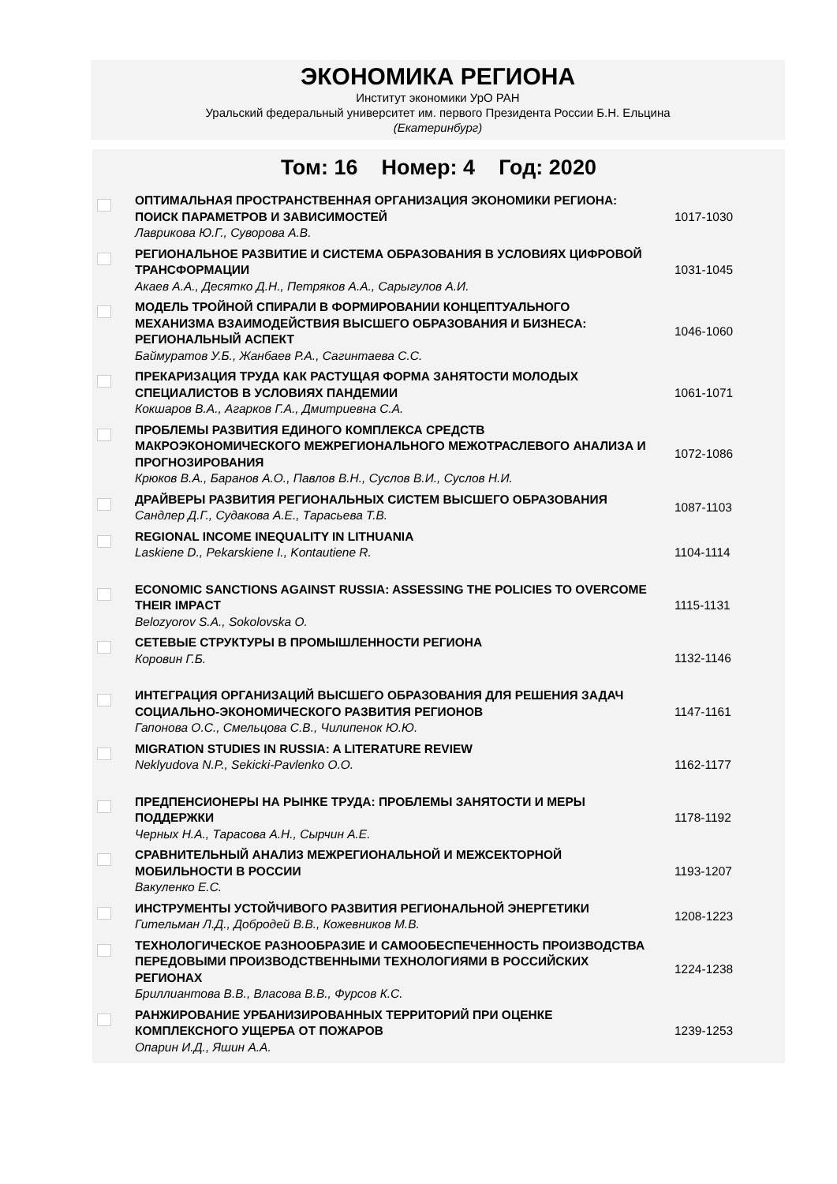ЭКОНОМИКА РЕГИОНА
Институт экономики УрО РАН
Уральский федеральный университет им. первого Президента России Б.Н. Ельцина
(Екатеринбург)
Том: 16 Номер: 4 Год: 2020
| | ОПТИМАЛЬНАЯ ПРОСТРАНСТВЕННАЯ ОРГАНИЗАЦИЯ ЭКОНОМИКИ РЕГИОНА: ПОИСК ПАРАМЕТРОВ И ЗАВИСИМОСТЕЙ Лаврикова Ю.Г., Суворова А.В. | 1017-1030 |
| | РЕГИОНАЛЬНОЕ РАЗВИТИЕ И СИСТЕМА ОБРАЗОВАНИЯ В УСЛОВИЯХ ЦИФРОВОЙ ТРАНСФОРМАЦИИ Акаев А.А., Десятко Д.Н., Петряков А.А., Сарыгулов А.И. | 1031-1045 |
| | МОДЕЛЬ ТРОЙНОЙ СПИРАЛИ В ФОРМИРОВАНИИ КОНЦЕПТУАЛЬНОГО МЕХАНИЗМА ВЗАИМОДЕЙСТВИЯ ВЫСШЕГО ОБРАЗОВАНИЯ И БИЗНЕСА: РЕГИОНАЛЬНЫЙ АСПЕКТ Баймуратов У.Б., Жанбаев Р.А., Сагинтаева С.С. | 1046-1060 |
| | ПРЕКАРИЗАЦИЯ ТРУДА КАК РАСТУЩАЯ ФОРМА ЗАНЯТОСТИ МОЛОДЫХ СПЕЦИАЛИСТОВ В УСЛОВИЯХ ПАНДЕМИИ Кокшаров В.А., Агарков Г.А., Дмитриевна С.А. | 1061-1071 |
| | ПРОБЛЕМЫ РАЗВИТИЯ ЕДИНОГО КОМПЛЕКСА СРЕДСТВ МАКРОЭКОНОМИЧЕСКОГО МЕЖРЕГИОНАЛЬНОГО МЕЖОТРАСЛЕВОГО АНАЛИЗА И ПРОГНОЗИРОВАНИЯ Крюков В.А., Баранов А.О., Павлов В.Н., Суслов В.И., Суслов Н.И. | 1072-1086 |
| | ДРАЙВЕРЫ РАЗВИТИЯ РЕГИОНАЛЬНЫХ СИСТЕМ ВЫСШЕГО ОБРАЗОВАНИЯ Сандлер Д.Г., Судакова А.Е., Тарасьева Т.В. | 1087-1103 |
| | REGIONAL INCOME INEQUALITY IN LITHUANIA Laskiene D., Pekarskiene I., Kontautiene R. | 1104-1114 |
| | ECONOMIC SANCTIONS AGAINST RUSSIA: ASSESSING THE POLICIES TO OVERCOME THEIR IMPACT Belozyorov S.A., Sokolovska O. | 1115-1131 |
| | СЕТЕВЫЕ СТРУКТУРЫ В ПРОМЫШЛЕННОСТИ РЕГИОНА Коровин Г.Б. | 1132-1146 |
| | ИНТЕГРАЦИЯ ОРГАНИЗАЦИЙ ВЫСШЕГО ОБРАЗОВАНИЯ ДЛЯ РЕШЕНИЯ ЗАДАЧ СОЦИАЛЬНО-ЭКОНОМИЧЕСКОГО РАЗВИТИЯ РЕГИОНОВ Гапонова О.С., Смельцова С.В., Чилипенок Ю.Ю. | 1147-1161 |
| | MIGRATION STUDIES IN RUSSIA: A LITERATURE REVIEW Neklyudova N.P., Sekicki-Pavlenko O.O. | 1162-1177 |
| | ПРЕДПЕНСИОНЕРЫ НА РЫНКЕ ТРУДА: ПРОБЛЕМЫ ЗАНЯТОСТИ И МЕРЫ ПОДДЕРЖКИ Черных Н.А., Тарасова А.Н., Сырчин А.Е. | 1178-1192 |
| | СРАВНИТЕЛЬНЫЙ АНАЛИЗ МЕЖРЕГИОНАЛЬНОЙ И МЕЖСЕКТОРНОЙ МОБИЛЬНОСТИ В РОССИИ Вакуленко Е.С. | 1193-1207 |
| | ИНСТРУМЕНТЫ УСТОЙЧИВОГО РАЗВИТИЯ РЕГИОНАЛЬНОЙ ЭНЕРГЕТИКИ Гительман Л.Д., Добродей В.В., Кожевников М.В. | 1208-1223 |
| | ТЕХНОЛОГИЧЕСКОЕ РАЗНООБРАЗИЕ И САМООБЕСПЕЧЕННОСТЬ ПРОИЗВОДСТВА ПЕРЕДОВЫМИ ПРОИЗВОДСТВЕННЫМИ ТЕХНОЛОГИЯМИ В РОССИЙСКИХ РЕГИОНАХ Бриллиантова В.В., Власова В.В., Фурсов К.С. | 1224-1238 |
| | РАНЖИРОВАНИЕ УРБАНИЗИРОВАННЫХ ТЕРРИТОРИЙ ПРИ ОЦЕНКЕ КОМПЛЕКСНОГО УЩЕРБА ОТ ПОЖАРОВ Опарин И.Д., Яшин А.А. | 1239-1253 |